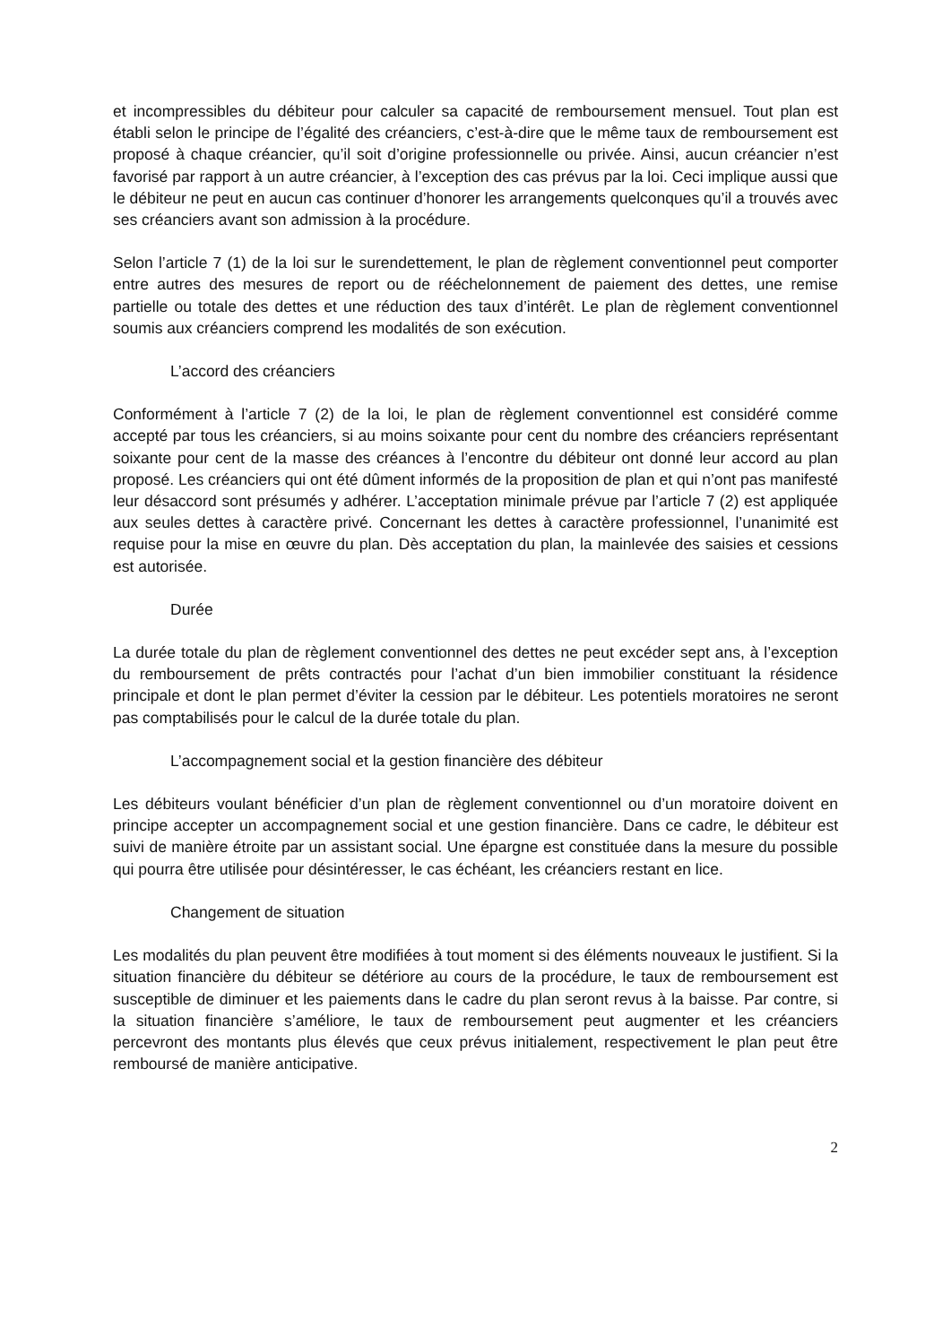et incompressibles du débiteur pour calculer sa capacité de remboursement mensuel. Tout plan est établi selon le principe de l’égalité des créanciers, c’est-à-dire que le même taux de remboursement est proposé à chaque créancier, qu’il soit d’origine professionnelle ou privée. Ainsi, aucun créancier n’est favorisé par rapport à un autre créancier, à l’exception des cas prévus par la loi. Ceci implique aussi que le débiteur ne peut en aucun cas continuer d’honorer les arrangements quelconques qu’il a trouvés avec ses créanciers avant son admission à la procédure.
Selon l’article 7 (1) de la loi sur le surendettement, le plan de règlement conventionnel peut comporter entre autres des mesures de report ou de rééchelonnement de paiement des dettes, une remise partielle ou totale des dettes et une réduction des taux d’intérêt. Le plan de règlement conventionnel soumis aux créanciers comprend les modalités de son exécution.
L’accord des créanciers
Conformément à l’article 7 (2) de la loi, le plan de règlement conventionnel est considéré comme accepté par tous les créanciers, si au moins soixante pour cent du nombre des créanciers représentant soixante pour cent de la masse des créances à l’encontre du débiteur ont donné leur accord au plan proposé. Les créanciers qui ont été dûment informés de la proposition de plan et qui n’ont pas manifesté leur désaccord sont présumés y adhérer. L’acceptation minimale prévue par l’article 7 (2) est appliquée aux seules dettes à caractère privé. Concernant les dettes à caractère professionnel, l’unanimité est requise pour la mise en œuvre du plan. Dès acceptation du plan, la mainlevée des saisies et cessions est autorisée.
Durée
La durée totale du plan de règlement conventionnel des dettes ne peut excéder sept ans, à l’exception du remboursement de prêts contractés pour l’achat d’un bien immobilier constituant la résidence principale et dont le plan permet d’éviter la cession par le débiteur. Les potentiels moratoires ne seront pas comptabilisés pour le calcul de la durée totale du plan.
L’accompagnement social et la gestion financière des débiteur
Les débiteurs voulant bénéficier d’un plan de règlement conventionnel ou d’un moratoire doivent en principe accepter un accompagnement social et une gestion financière. Dans ce cadre, le débiteur est suivi de manière étroite par un assistant social. Une épargne est constituée dans la mesure du possible qui pourra être utilisée pour désintéresser, le cas échéant, les créanciers restant en lice.
Changement de situation
Les modalités du plan peuvent être modifiées à tout moment si des éléments nouveaux le justifient. Si la situation financière du débiteur se détériore au cours de la procédure, le taux de remboursement est susceptible de diminuer et les paiements dans le cadre du plan seront revus à la baisse. Par contre, si la situation financière s’améliore, le taux de remboursement peut augmenter et les créanciers percevront des montants plus élevés que ceux prévus initialement, respectivement le plan peut être remboursé de manière anticipative.
2